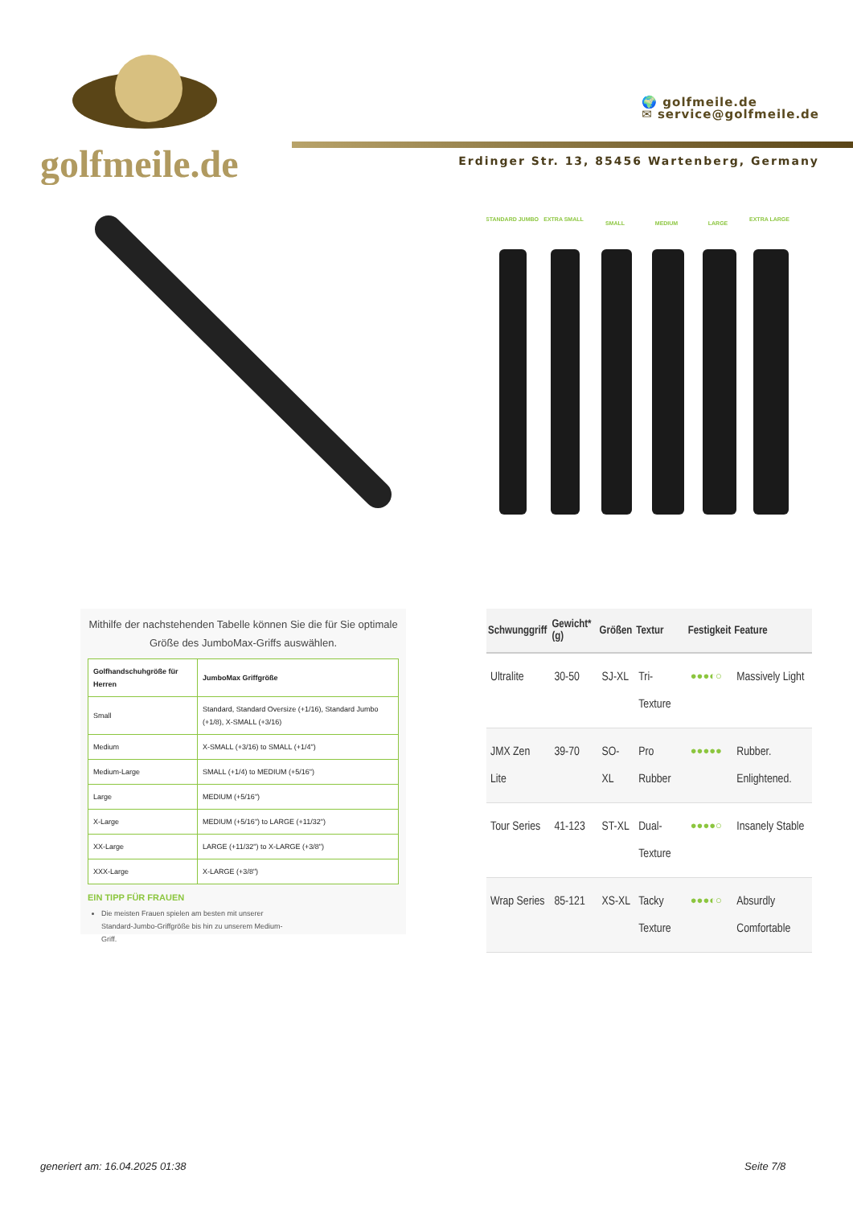golfmeile.de
🌍 golfmeile.de
✉ service@golfmeile.de
Erdinger Str. 13, 85456 Wartenberg, Germany
STANDARD JUMBO
EXTRA SMALL
SMALL
MEDIUM
LARGE
EXTRA LARGE
Mithilfe der nachstehenden Tabelle können Sie die für Sie optimale Größe des JumboMax-Griffs auswählen.
| Golfhandschuhgröße für Herren | JumboMax Griffgröße |
| --- | --- |
| Small | Standard, Standard Oversize (+1/16), Standard Jumbo (+1/8), X-SMALL (+3/16) |
| Medium | X-SMALL (+3/16) to SMALL (+1/4") |
| Medium-Large | SMALL (+1/4) to MEDIUM (+5/16") |
| Large | MEDIUM (+5/16") |
| X-Large | MEDIUM (+5/16") to LARGE (+11/32") |
| XX-Large | LARGE (+11/32") to X-LARGE (+3/8") |
| XXX-Large | X-LARGE (+3/8") |
EIN TIPP FÜR FRAUEN
Die meisten Frauen spielen am besten mit unserer Standard-Jumbo-Griffgröße bis hin zu unserem Medium-Griff.
| Schwunggriff | Gewicht*(g) | Größen | Textur | Festigkeit | Feature |
| --- | --- | --- | --- | --- | --- |
| Ultralite | 30-50 | SJ-XL | Tri-Texture | ●●●◐○ | Massively Light |
| JMX Zen Lite | 39-70 | SO-XL | Pro Rubber | ●●●●● | Rubber. Enlightened. |
| Tour Series | 41-123 | ST-XL | Dual-Texture | ●●●●○ | Insanely Stable |
| Wrap Series | 85-121 | XS-XL | Tacky Texture | ●●●◐○ | Absurdly Comfortable |
generiert am: 16.04.2025 01:38 Seite 7/8